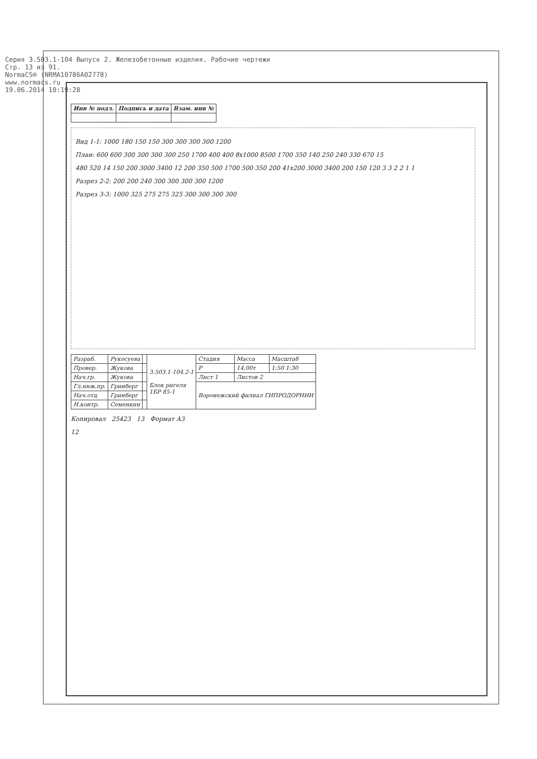Серия 3.503.1-104 Выпуск 2. Железобетонные изделия. Рабочие чертежи
Стр. 13 из 91.
NormaCS® (NRMA10786A02778)
www.normacs.ru
19.06.2014 10:19:28
| Инв № подл. | Подпись и дата | Взам. инв № |
| --- | --- | --- |
Вид 1-1: 1000 180 150 150 300 300 300 300 1200
План: 600 600 300 300 300 300 250 1700 400 400 8х1000 8500 1700 350 140 250 240 330 670 15
480 520 14 150 200 3000 3400 12 200 350 500 1700 500 350 200 41х200 3000 3400 200 150 120 3 3 2 2 1 1
Разрез 2-2: 200 200 240 300 300 300 300 1200
Разрез 3-3: 1000 325 275 275 325 300 300 300 300
| Разраб. | Рукосуева | | 3.503.1-104.2-1 Блок ригеля 1БР 85-1 | Стадия | Масса | Масштаб |
| Провер. | Жукова | | | Р | 14,00т | 1:50 1:30 |
| Нач.гр. | Жукова | | | Лист 1 | Листов 2 | |
| Гл.инж.пр. | Гринберг | | | Воронежский филиал ГИПРОДОРНИИ | | |
| Нач.отд. | Гринберг | | | | | |
| Н.контр. | Семенкин | | | | | |
Копировал 25423 13 Формат А3
12